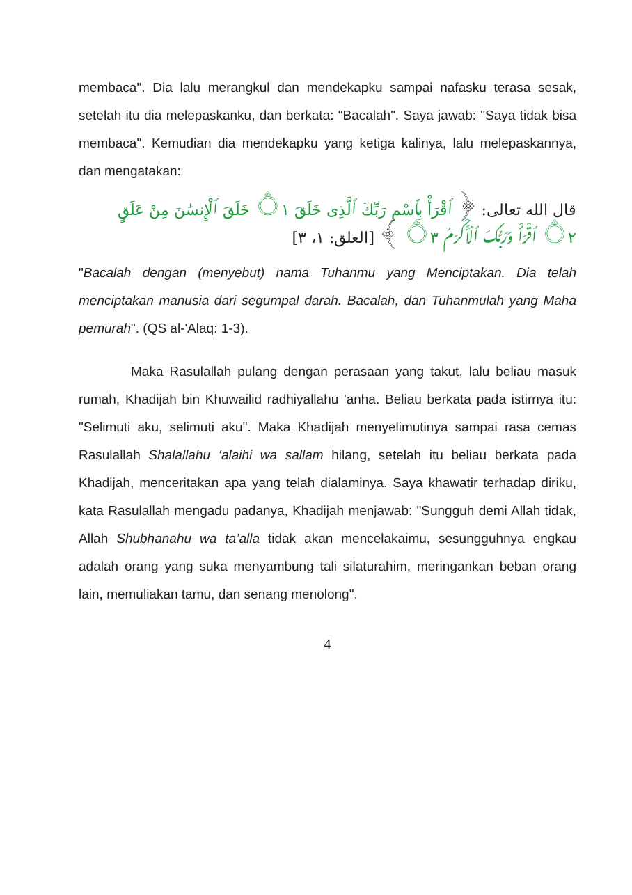membaca". Dia lalu merangkul dan mendekapku sampai nafasku terasa sesak, setelah itu dia melepaskanku, dan berkata: "Bacalah". Saya jawab: "Saya tidak bisa membaca". Kemudian dia mendekapku yang ketiga kalinya, lalu melepaskannya, dan mengatakan:
قال الله تعالى: ﴿ ٱقْرَأْ بِٱسْمِ رَبِّكَ ٱلَّذِى خَلَقَ ۝١ خَلَقَ ٱلْإِنسَٰنَ مِنْ عَلَقٍ ۝٢ ٱقْرَأْ وَرَبُّكَ ٱلْأَكْرَمُ ۝٣ ﴾ [العلق: ١، ٣]
"Bacalah dengan (menyebut) nama Tuhanmu yang Menciptakan. Dia telah menciptakan manusia dari segumpal darah. Bacalah, dan Tuhanmulah yang Maha pemurah". (QS al-'Alaq: 1-3).
Maka Rasulallah pulang dengan perasaan yang takut, lalu beliau masuk rumah, Khadijah bin Khuwailid radhiyallahu 'anha. Beliau berkata pada istirnya itu: "Selimuti aku, selimuti aku". Maka Khadijah menyelimutinya sampai rasa cemas Rasulallah Shalallahu ‘alaihi wa sallam hilang, setelah itu beliau berkata pada Khadijah, menceritakan apa yang telah dialaminya. Saya khawatir terhadap diriku, kata Rasulallah mengadu padanya, Khadijah menjawab: "Sungguh demi Allah tidak, Allah Shubhanahu wa ta’alla tidak akan mencelakaimu, sesungguhnya engkau adalah orang yang suka menyambung tali silaturahim, meringankan beban orang lain, memuliakan tamu, dan senang menolong".
4